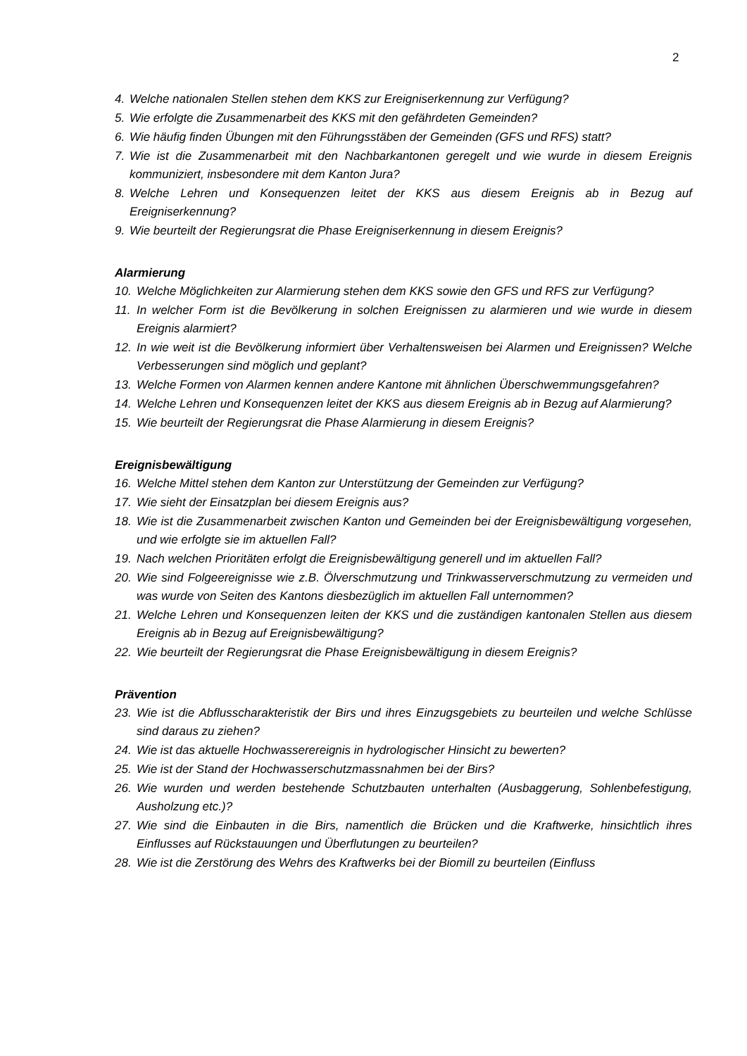2
4. Welche nationalen Stellen stehen dem KKS zur Ereigniserkennung zur Verfügung?
5. Wie erfolgte die Zusammenarbeit des KKS mit den gefährdeten Gemeinden?
6. Wie häufig finden Übungen mit den Führungsstäben der Gemeinden (GFS und RFS) statt?
7. Wie ist die Zusammenarbeit mit den Nachbarkantonen geregelt und wie wurde in diesem Ereignis kommuniziert, insbesondere mit dem Kanton Jura?
8. Welche Lehren und Konsequenzen leitet der KKS aus diesem Ereignis ab in Bezug auf Ereigniserkennung?
9. Wie beurteilt der Regierungsrat die Phase Ereigniserkennung in diesem Ereignis?
Alarmierung
10. Welche Möglichkeiten zur Alarmierung stehen dem KKS sowie den GFS und RFS zur Verfügung?
11. In welcher Form ist die Bevölkerung in solchen Ereignissen zu alarmieren und wie wurde in diesem Ereignis alarmiert?
12. In wie weit ist die Bevölkerung informiert über Verhaltensweisen bei Alarmen und Ereignissen? Welche Verbesserungen sind möglich und geplant?
13. Welche Formen von Alarmen kennen andere Kantone mit ähnlichen Überschwemmungsgefahren?
14. Welche Lehren und Konsequenzen leitet der KKS aus diesem Ereignis ab in Bezug auf Alarmierung?
15. Wie beurteilt der Regierungsrat die Phase Alarmierung in diesem Ereignis?
Ereignisbewältigung
16. Welche Mittel stehen dem Kanton zur Unterstützung der Gemeinden zur Verfügung?
17. Wie sieht der Einsatzplan bei diesem Ereignis aus?
18. Wie ist die Zusammenarbeit zwischen Kanton und Gemeinden bei der Ereignisbewältigung vorgesehen, und wie erfolgte sie im aktuellen Fall?
19. Nach welchen Prioritäten erfolgt die Ereignisbewältigung generell und im aktuellen Fall?
20. Wie sind Folgeereignisse wie z.B. Ölverschmutzung und Trinkwasserverschmutzung zu vermeiden und was wurde von Seiten des Kantons diesbezüglich im aktuellen Fall unternommen?
21. Welche Lehren und Konsequenzen leiten der KKS und die zuständigen kantonalen Stellen aus diesem Ereignis ab in Bezug auf Ereignisbewältigung?
22. Wie beurteilt der Regierungsrat die Phase Ereignisbewältigung in diesem Ereignis?
Prävention
23. Wie ist die Abflusscharakteristik der Birs und ihres Einzugsgebiets zu beurteilen und welche Schlüsse sind daraus zu ziehen?
24. Wie ist das aktuelle Hochwasserereignis in hydrologischer Hinsicht zu bewerten?
25. Wie ist der Stand der Hochwasserschutzmassnahmen bei der Birs?
26. Wie wurden und werden bestehende Schutzbauten unterhalten (Ausbaggerung, Sohlenbefestigung, Ausholzung etc.)?
27. Wie sind die Einbauten in die Birs, namentlich die Brücken und die Kraftwerke, hinsichtlich ihres Einflusses auf Rückstauungen und Überflutungen zu beurteilen?
28. Wie ist die Zerstörung des Wehrs des Kraftwerks bei der Biomill zu beurteilen (Einfluss